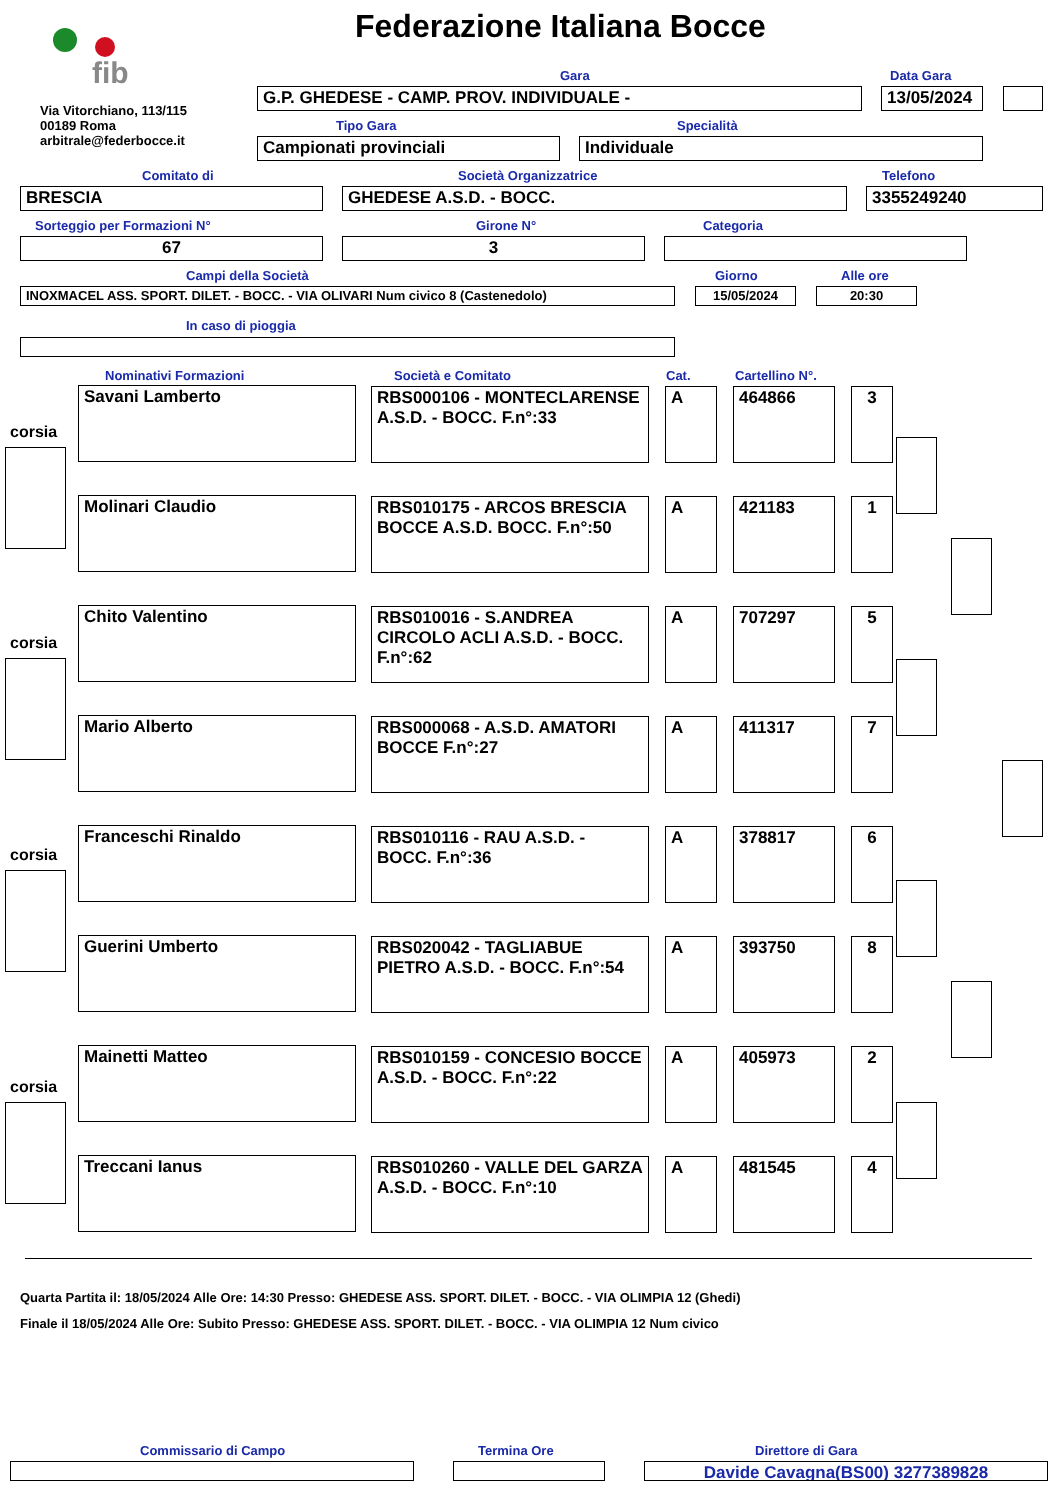fib
Federazione Italiana Bocce
Via Vitorchiano, 113/115
00189 Roma
arbitrale@federbocce.it
Gara Data Gara
G.P. GHEDESE - CAMP. PROV. INDIVIDUALE - 13/05/2024
Tipo Gara Specialità
Campionati provinciali Individuale
Comitato di Società Organizzatrice Telefono
BRESCIA GHEDESE A.S.D. - BOCC. 3355249240
Sorteggio per Formazioni N° Girone N° Categoria
67 3
Campi della Società Giorno Alle ore
INOXMACEL ASS. SPORT. DILET. - BOCC. - VIA OLIVARI Num civico 8 (Castenedolo) 15/05/2024 20:30
In caso di pioggia
Nominativi Formazioni Società e Comitato Cat. Cartellino N°.
| Savani Lamberto | RBS000106 - MONTECLARENSE A.S.D. - BOCC. F.n°:33 | A | 464866 | 3 |
| Molinari Claudio | RBS010175 - ARCOS BRESCIA BOCCE A.S.D. BOCC. F.n°:50 | A | 421183 | 1 |
| Chito Valentino | RBS010016 - S.ANDREA CIRCOLO ACLI A.S.D. - BOCC. F.n°:62 | A | 707297 | 5 |
| Mario Alberto | RBS000068 - A.S.D. AMATORI BOCCE F.n°:27 | A | 411317 | 7 |
| Franceschi Rinaldo | RBS010116 - RAU A.S.D. - BOCC. F.n°:36 | A | 378817 | 6 |
| Guerini Umberto | RBS020042 - TAGLIABUE PIETRO A.S.D. - BOCC. F.n°:54 | A | 393750 | 8 |
| Mainetti Matteo | RBS010159 - CONCESIO BOCCE A.S.D. - BOCC. F.n°:22 | A | 405973 | 2 |
| Treccani Ianus | RBS010260 - VALLE DEL GARZA A.S.D. - BOCC. F.n°:10 | A | 481545 | 4 |
corsia
corsia
corsia
corsia
Quarta Partita il: 18/05/2024 Alle Ore: 14:30 Presso: GHEDESE ASS. SPORT. DILET. - BOCC. - VIA OLIMPIA 12 (Ghedi)
Finale il 18/05/2024 Alle Ore: Subito Presso: GHEDESE ASS. SPORT. DILET. - BOCC. - VIA OLIMPIA 12 Num civico
Commissario di Campo Termina Ore Direttore di Gara
Davide Cavagna(BS00) 3277389828